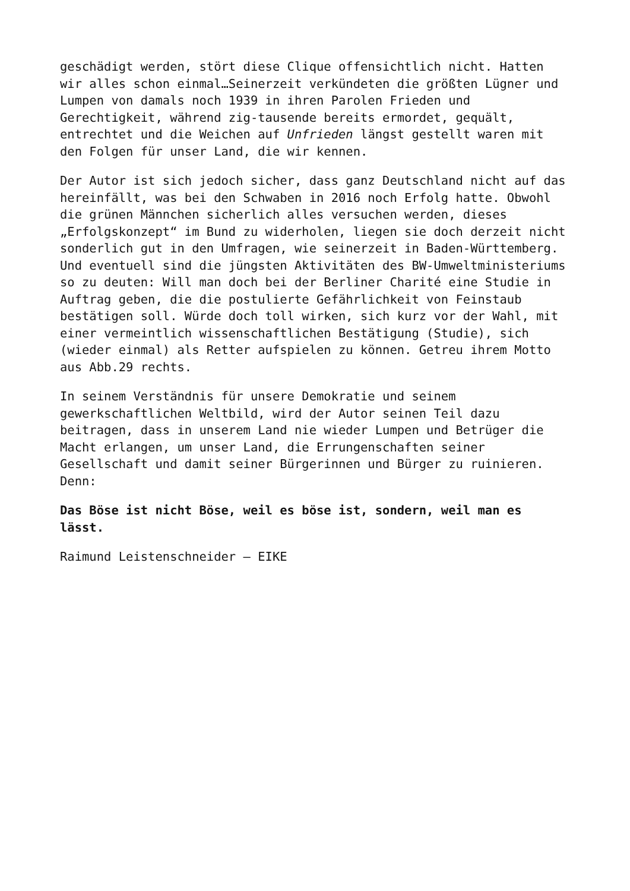geschädigt werden, stört diese Clique offensichtlich nicht. Hatten wir alles schon einmal…Seinerzeit verkündeten die größten Lügner und Lumpen von damals noch 1939 in ihren Parolen Frieden und Gerechtigkeit, während zig-tausende bereits ermordet, gequält, entrechtet und die Weichen auf Unfrieden längst gestellt waren mit den Folgen für unser Land, die wir kennen.
Der Autor ist sich jedoch sicher, dass ganz Deutschland nicht auf das hereinfällt, was bei den Schwaben in 2016 noch Erfolg hatte. Obwohl die grünen Männchen sicherlich alles versuchen werden, dieses „Erfolgskonzept“ im Bund zu widerholen, liegen sie doch derzeit nicht sonderlich gut in den Umfragen, wie seinerzeit in Baden-Württemberg. Und eventuell sind die jüngsten Aktivitäten des BW-Umweltministeriums so zu deuten: Will man doch bei der Berliner Charité eine Studie in Auftrag geben, die die postulierte Gefährlichkeit von Feinstaub bestätigen soll. Würde doch toll wirken, sich kurz vor der Wahl, mit einer vermeintlich wissenschaftlichen Bestätigung (Studie), sich (wieder einmal) als Retter aufspielen zu können. Getreu ihrem Motto aus Abb.29 rechts.
In seinem Verständnis für unsere Demokratie und seinem gewerkschaftlichen Weltbild, wird der Autor seinen Teil dazu beitragen, dass in unserem Land nie wieder Lumpen und Betrüger die Macht erlangen, um unser Land, die Errungenschaften seiner Gesellschaft und damit seiner Bürgerinnen und Bürger zu ruinieren. Denn:
Das Böse ist nicht Böse, weil es böse ist, sondern, weil man es lässt.
Raimund Leistenschneider – EIKE